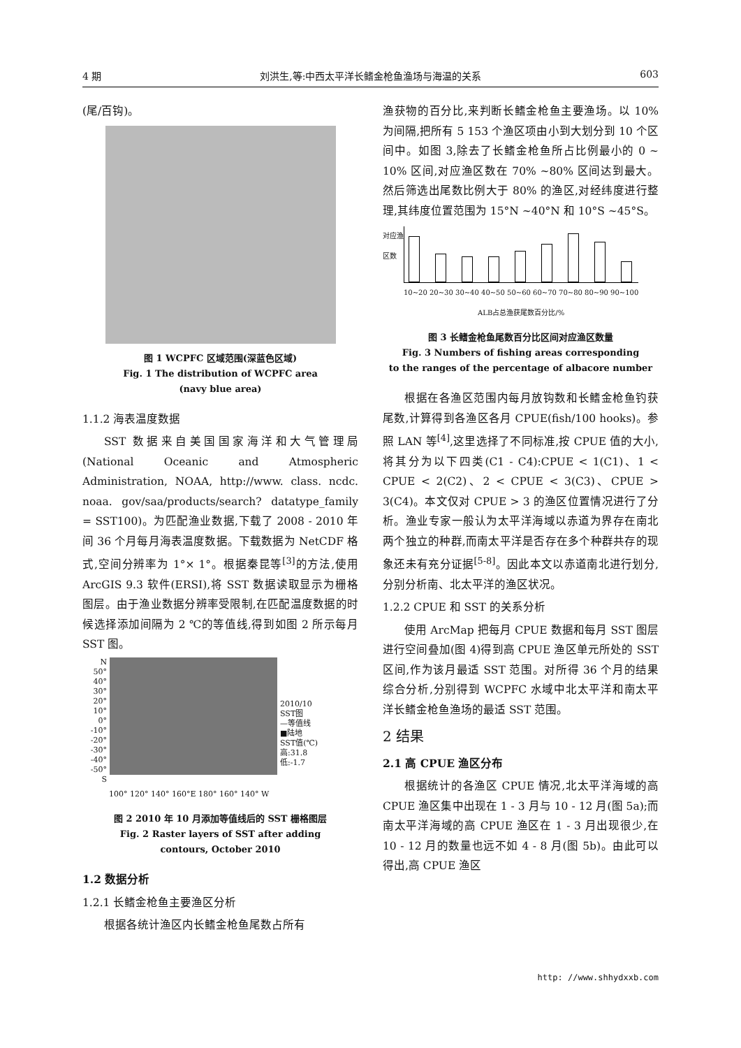4 期 刘洪生,等:中西太平洋长鳍金枪鱼渔场与海温的关系 603
(尾/百钩)。
图 1 WCPFC 区域范围(深蓝色区域)
Fig. 1 The distribution of WCPFC area
(navy blue area)
1.1.2 海表温度数据
SST 数据来自美国国家海洋和大气管理局(National Oceanic and Atmospheric Administration, NOAA, http://www. class. ncdc. noaa. gov/saa/products/search? datatype_family = SST100)。为匹配渔业数据,下载了 2008 - 2010 年间 36 个月每月海表温度数据。下载数据为 NetCDF 格式,空间分辨率为 1°× 1°。根据秦昆等<sup>[3]</sup>的方法,使用 ArcGIS 9.3 软件(ERSI),将 SST 数据读取显示为栅格图层。由于渔业数据分辨率受限制,在匹配温度数据的时候选择添加间隔为 2 ℃的等值线,得到如图 2 所示每月 SST 图。
N
50°
40°
30°
20°
10°
0°
-10°
-20°
-30°
-40°
-50°
S
2010/10
SST图
—等值线
■陆地
SST值(℃)
高:31.8
低:-1.7
100° 120° 140° 160°E 180° 160° 140° W
图 2 2010 年 10 月添加等值线后的 SST 栅格图层
Fig. 2 Raster layers of SST after adding
contours, October 2010
1.2 数据分析
1.2.1 长鳍金枪鱼主要渔区分析
根据各统计渔区内长鳍金枪鱼尾数占所有
渔获物的百分比,来判断长鳍金枪鱼主要渔场。以 10% 为间隔,把所有 5 153 个渔区项由小到大划分到 10 个区间中。如图 3,除去了长鳍金枪鱼所占比例最小的 0 ~ 10% 区间,对应渔区数在 70% ~80% 区间达到最大。然后筛选出尾数比例大于 80% 的渔区,对经纬度进行整理,其纬度位置范围为 15°N ~40°N 和 10°S ~45°S。
对应渔区数
10~20 20~30 30~40 40~50 50~60 60~70 70~80 80~90 90~100
ALB占总渔获尾数百分比/%
图 3 长鳍金枪鱼尾数百分比区间对应渔区数量
Fig. 3 Numbers of fishing areas corresponding
to the ranges of the percentage of albacore number
根据在各渔区范围内每月放钩数和长鳍金枪鱼钓获尾数,计算得到各渔区各月 CPUE(fish/100 hooks)。参照 LAN 等<sup>[4]</sup>,这里选择了不同标准,按 CPUE 值的大小,将其分为以下四类(C1 - C4):CPUE < 1(C1)、1 < CPUE < 2(C2)、2 < CPUE < 3(C3)、CPUE > 3(C4)。本文仅对 CPUE > 3 的渔区位置情况进行了分析。渔业专家一般认为太平洋海域以赤道为界存在南北两个独立的种群,而南太平洋是否存在多个种群共存的现象还未有充分证据<sup>[5-8]</sup>。因此本文以赤道南北进行划分,分别分析南、北太平洋的渔区状况。
1.2.2 CPUE 和 SST 的关系分析
使用 ArcMap 把每月 CPUE 数据和每月 SST 图层进行空间叠加(图 4)得到高 CPUE 渔区单元所处的 SST 区间,作为该月最适 SST 范围。对所得 36 个月的结果综合分析,分别得到 WCPFC 水域中北太平洋和南太平洋长鳍金枪鱼渔场的最适 SST 范围。
2 结果
2.1 高 CPUE 渔区分布
根据统计的各渔区 CPUE 情况,北太平洋海域的高 CPUE 渔区集中出现在 1 - 3 月与 10 - 12 月(图 5a);而南太平洋海域的高 CPUE 渔区在 1 - 3 月出现很少,在 10 - 12 月的数量也远不如 4 - 8 月(图 5b)。由此可以得出,高 CPUE 渔区
http: //www.shhydxxb.com